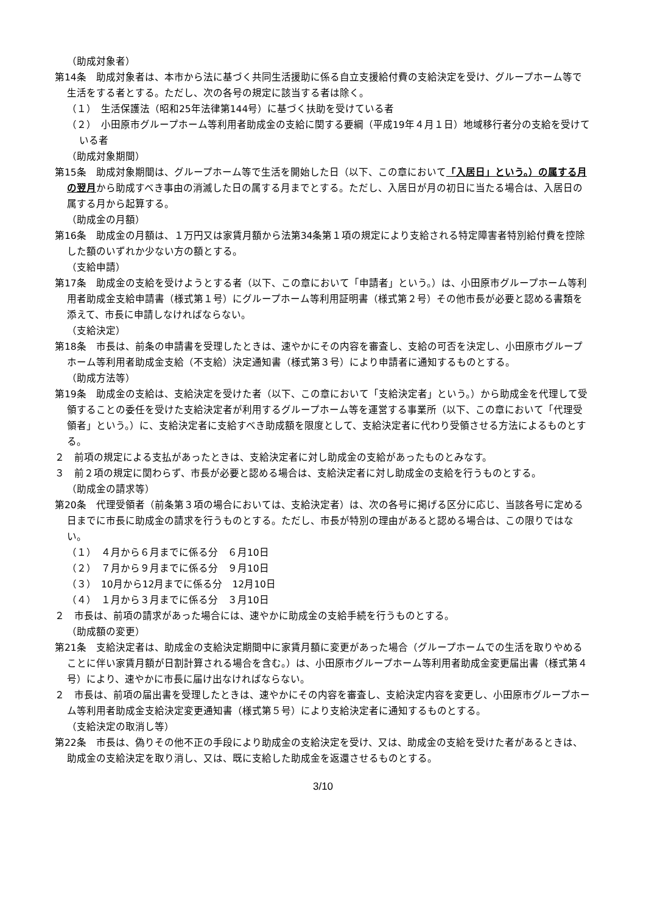（助成対象者）
第14条　助成対象者は、本市から法に基づく共同生活援助に係る自立支援給付費の支給決定を受け、グループホーム等で生活をする者とする。ただし、次の各号の規定に該当する者は除く。
（１）　生活保護法（昭和25年法律第144号）に基づく扶助を受けている者
（２）　小田原市グループホーム等利用者助成金の支給に関する要綱（平成19年４月１日）地域移行者分の支給を受けている者
（助成対象期間）
第15条　助成対象期間は、グループホーム等で生活を開始した日（以下、この章において「入居日」という。）の属する月の翌月から助成すべき事由の消滅した日の属する月までとする。ただし、入居日が月の初日に当たる場合は、入居日の属する月から起算する。
（助成金の月額）
第16条　助成金の月額は、１万円又は家賃月額から法第34条第１項の規定により支給される特定障害者特別給付費を控除した額のいずれか少ない方の額とする。
（支給申請）
第17条　助成金の支給を受けようとする者（以下、この章において「申請者」という。）は、小田原市グループホーム等利用者助成金支給申請書（様式第１号）にグループホーム等利用証明書（様式第２号）その他市長が必要と認める書類を添えて、市長に申請しなければならない。
（支給決定）
第18条　市長は、前条の申請書を受理したときは、速やかにその内容を審査し、支給の可否を決定し、小田原市グループホーム等利用者助成金支給（不支給）決定通知書（様式第３号）により申請者に通知するものとする。
（助成方法等）
第19条　助成金の支給は、支給決定を受けた者（以下、この章において「支給決定者」という。）から助成金を代理して受領することの委任を受けた支給決定者が利用するグループホーム等を運営する事業所（以下、この章において「代理受領者」という。）に、支給決定者に支給すべき助成額を限度として、支給決定者に代わり受領させる方法によるものとする。
２　前項の規定による支払があったときは、支給決定者に対し助成金の支給があったものとみなす。
３　前２項の規定に関わらず、市長が必要と認める場合は、支給決定者に対し助成金の支給を行うものとする。
（助成金の請求等）
第20条　代理受領者（前条第３項の場合においては、支給決定者）は、次の各号に掲げる区分に応じ、当該各号に定める日までに市長に助成金の請求を行うものとする。ただし、市長が特別の理由があると認める場合は、この限りではない。
（１）　４月から６月までに係る分　６月10日
（２）　７月から９月までに係る分　９月10日
（３）　10月から12月までに係る分　12月10日
（４）　１月から３月までに係る分　３月10日
２　市長は、前項の請求があった場合には、速やかに助成金の支給手続を行うものとする。
（助成額の変更）
第21条　支給決定者は、助成金の支給決定期間中に家賃月額に変更があった場合（グループホームでの生活を取りやめることに伴い家賃月額が日割計算される場合を含む。）は、小田原市グループホーム等利用者助成金変更届出書（様式第４号）により、速やかに市長に届け出なければならない。
２　市長は、前項の届出書を受理したときは、速やかにその内容を審査し、支給決定内容を変更し、小田原市グループホーム等利用者助成金支給決定変更通知書（様式第５号）により支給決定者に通知するものとする。
（支給決定の取消し等）
第22条　市長は、偽りその他不正の手段により助成金の支給決定を受け、又は、助成金の支給を受けた者があるときは、助成金の支給決定を取り消し、又は、既に支給した助成金を返還させるものとする。
3/10